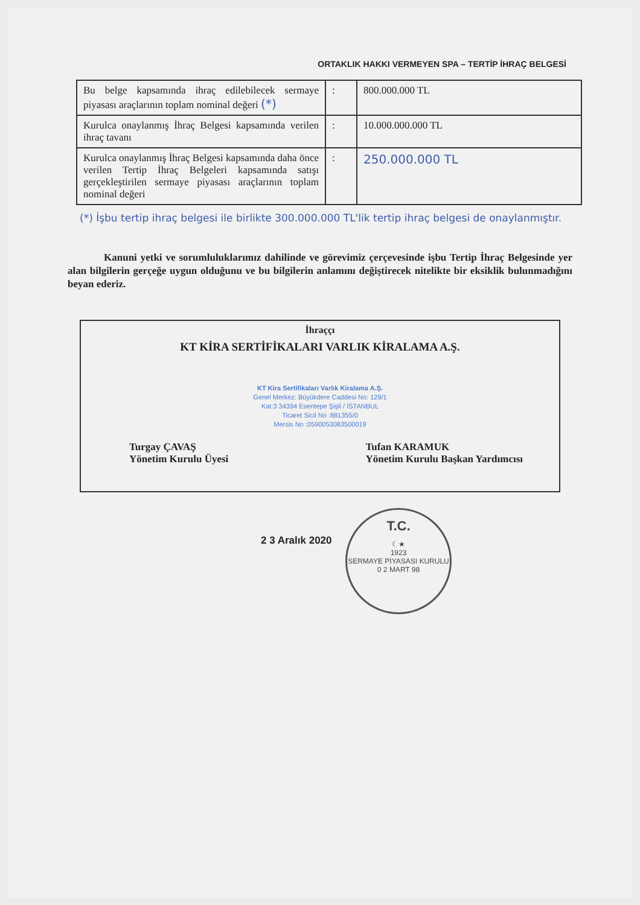ORTAKLIK HAKKI VERMEYEN SPA – TERTİP İHRAÇ BELGESİ
| Bu belge kapsamında ihraç edilebilecek sermaye piyasası araçlarının toplam nominal değeri (*) | : | 800.000.000 TL |
| Kurulca onaylanmış İhraç Belgesi kapsamında verilen ihraç tavanı | : | 10.000.000.000 TL |
| Kurulca onaylanmış İhraç Belgesi kapsamında daha önce verilen Tertip İhraç Belgeleri kapsamında satışı gerçekleştirilen sermaye piyasası araçlarının toplam nominal değeri | : | 250.000.000 TL |
(*) İşbu tertip ihraç belgesi ile birlikte 300.000.000 TL'lik tertip ihraç belgesi de onaylanmıştır.
Kanuni yetki ve sorumluluklarımız dahilinde ve görevimiz çerçevesinde işbu Tertip İhraç Belgesinde yer alan bilgilerin gerçeğe uygun olduğunu ve bu bilgilerin anlamını değiştirecek nitelikte bir eksiklik bulunmadığını beyan ederiz.
İhraççı
KT KİRA SERTİFİKALARI VARLIK KİRALAMA A.Ş.
KT Kira Sertifikaları Varlık Kiralama A.Ş.
Genel Merkez: Büyükdere Caddesi No: 129/1
Kat:3 34394 Esentepe Şişli / İSTANBUL
Ticaret Sicil No :881355/0
Mersis No :0590053083500019
Turgay ÇAVAŞ
Yönetim Kurulu Üyesi
Tufan KARAMUK
Yönetim Kurulu Başkan Yardımcısı
2 3 Aralık 2020
T.C.
☾★
1923
SERMAYE PİYASASI KURULU
0 2 MART 98